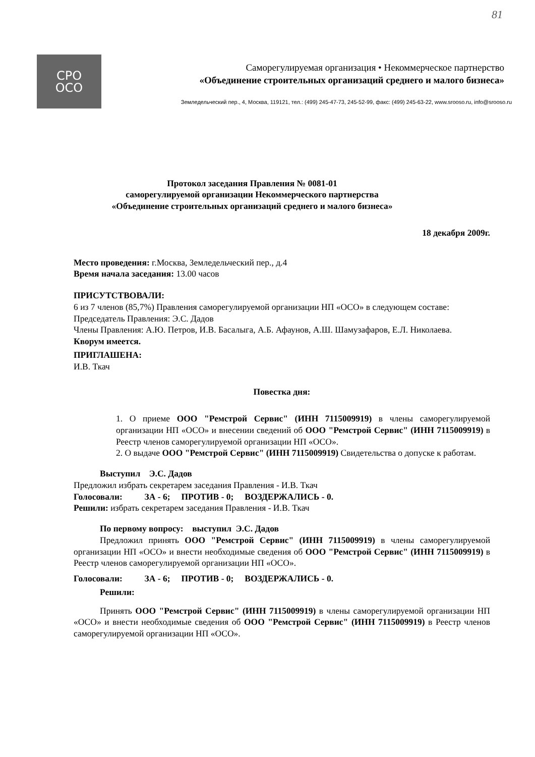81
СРО
ОСО
Саморегулируемая организация • Некоммерческое партнерство
«Объединение строительных организаций среднего и малого бизнеса»
Земледельческий пер., 4, Москва, 119121, тел.: (499) 245-47-73, 245-52-99, факс: (499) 245-63-22, www.srooso.ru, info@srooso.ru
Протокол заседания Правления № 0081-01
саморегулируемой организации Некоммерческого партнерства
«Объединение строительных организаций среднего и малого бизнеса»
18 декабря 2009г.
Место проведения: г.Москва, Земледельческий пер., д.4
Время начала заседания: 13.00 часов
ПРИСУТСТВОВАЛИ:
6 из 7 членов (85,7%) Правления саморегулируемой организации НП «ОСО» в следующем составе:
Председатель Правления: Э.С. Дадов
Члены Правления: А.Ю. Петров, И.В. Басалыга, А.Б. Афаунов, А.Ш. Шамузафаров, Е.Л. Николаева.
Кворум имеется.
ПРИГЛАШЕНА:
И.В. Ткач
Повестка дня:
1. О приеме ООО "Ремстрой Сервис" (ИНН 7115009919) в члены саморегулируемой организации НП «ОСО» и внесении сведений об ООО "Ремстрой Сервис" (ИНН 7115009919) в Реестр членов саморегулируемой организации НП «ОСО».
2. О выдаче ООО "Ремстрой Сервис" (ИНН 7115009919) Свидетельства о допуске к работам.
Выступил Э.С. Дадов
Предложил избрать секретарем заседания Правления - И.В. Ткач
Голосовали: ЗА - 6; ПРОТИВ - 0; ВОЗДЕРЖАЛИСЬ - 0.
Решили: избрать секретарем заседания Правления - И.В. Ткач
По первому вопросу: выступил Э.С. Дадов
Предложил принять ООО "Ремстрой Сервис" (ИНН 7115009919) в члены саморегулируемой организации НП «ОСО» и внести необходимые сведения об ООО "Ремстрой Сервис" (ИНН 7115009919) в Реестр членов саморегулируемой организации НП «ОСО».
Голосовали: ЗА - 6; ПРОТИВ - 0; ВОЗДЕРЖАЛИСЬ - 0.
Решили:
Принять ООО "Ремстрой Сервис" (ИНН 7115009919) в члены саморегулируемой организации НП «ОСО» и внести необходимые сведения об ООО "Ремстрой Сервис" (ИНН 7115009919) в Реестр членов саморегулируемой организации НП «ОСО».